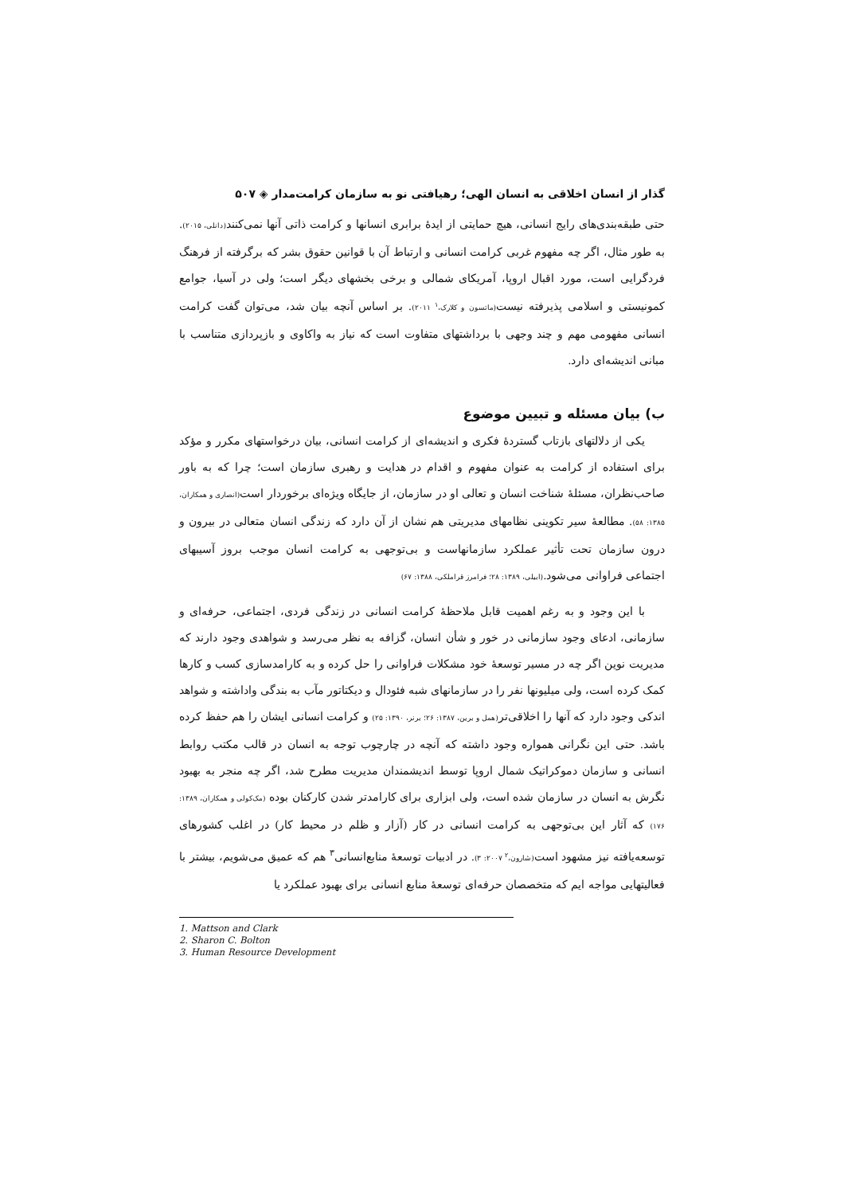گذار از انسان اخلاقی به انسان الهی؛ رهیافتی نو به سازمان کرامت‌مدار ◈ ۵۰۷
حتی طبقه‌بندی‌های رایج انسانی، هیچ حمایتی از ایدهٔ برابری انسانها و کرامت ذاتی آنها نمی‌کنند(دانلی، ۲۰۱۵). به طور مثال، اگر چه مفهوم غربی کرامت انسانی و ارتباط آن با قوانین حقوق بشر که برگرفته از فرهنگ فردگرایی است، مورد اقبال اروپا، آمریکای شمالی و برخی بخشهای دیگر است؛ ولی در آسیا، جوامع کمونیستی و اسلامی پذیرفته نیست(ماتسون و کلارک،<sup>۱</sup> ۲۰۱۱). بر اساس آنچه بیان شد، می‌توان گفت کرامت انسانی مفهومی مهم و چند وجهی با برداشتهای متفاوت است که نیاز به واکاوی و بازپردازی متناسب با مبانی اندیشه‌ای دارد.
ب) بیان مسئله و تبیین موضوع
یکی از دلالتهای بازتاب گستردهٔ فکری و اندیشه‌ای از کرامت انسانی، بیان درخواستهای مکرر و مؤکد برای استفاده از کرامت به عنوان مفهوم و اقدام در هدایت و رهبری سازمان است؛ چرا که به باور صاحب‌نظران، مسئلهٔ شناخت انسان و تعالی او در سازمان، از جایگاه ویژه‌ای برخوردار است(انصاری و همکاران، ۱۳۸۵: ۵۸). مطالعهٔ سیر تکوینی نظامهای مدیریتی هم نشان از آن دارد که زندگی انسان متعالی در بیرون و درون سازمان تحت تأثیر عملکرد سازمانهاست و بی‌توجهی به کرامت انسان موجب بروز آسیبهای اجتماعی فراوانی می‌شود.(ابیلی، ۱۳۸۹: ۲۸؛ فرامرز قراملکی، ۱۳۸۸: ۶۷)
با این وجود و به رغم اهمیت قابل ملاحظهٔ کرامت انسانی در زندگی فردی، اجتماعی، حرفه‌ای و سازمانی، ادعای وجود سازمانی در خور و شأن انسان، گزافه به نظر می‌رسد و شواهدی وجود دارند که مدیریت نوین اگر چه در مسیر توسعهٔ خود مشکلات فراوانی را حل کرده و به کارامدسازی کسب و کارها کمک کرده است، ولی میلیونها نفر را در سازمانهای شبه فئودال و دیکتاتور مآب به بندگی واداشته و شواهد اندکی وجود دارد که آنها را اخلاقی‌تر(همل و برین، ۱۳۸۷: ۲۶؛ برنر، ۱۳۹۰: ۲۵) و کرامت انسانی ایشان را هم حفظ کرده باشد. حتی این نگرانی همواره وجود داشته که آنچه در چارچوب توجه به انسان در قالب مکتب روابط انسانی و سازمان دموکراتیک شمال اروپا توسط اندیشمندان مدیریت مطرح شد، اگر چه منجر به بهبود نگرش به انسان در سازمان شده است، ولی ابزاری برای کارامدتر شدن کارکنان بوده (مک‌کولی و همکاران، ۱۳۸۹: ۱۷۶) که آثار این بی‌توجهی به کرامت انسانی در کار (آزار و ظلم در محیط کار) در اغلب کشورهای توسعه‌یافته نیز مشهود است(شارون،<sup>۲</sup> ۲۰۰۷: ۳). در ادبیات توسعهٔ منابع‌انسانی<sup>۳</sup> هم که عمیق می‌شویم، بیشتر با فعالیتهایی مواجه ایم که متخصصان حرفه‌ای توسعهٔ منابع انسانی برای بهبود عملکرد یا
1. Mattson and Clark
2. Sharon C. Bolton
3. Human Resource Development